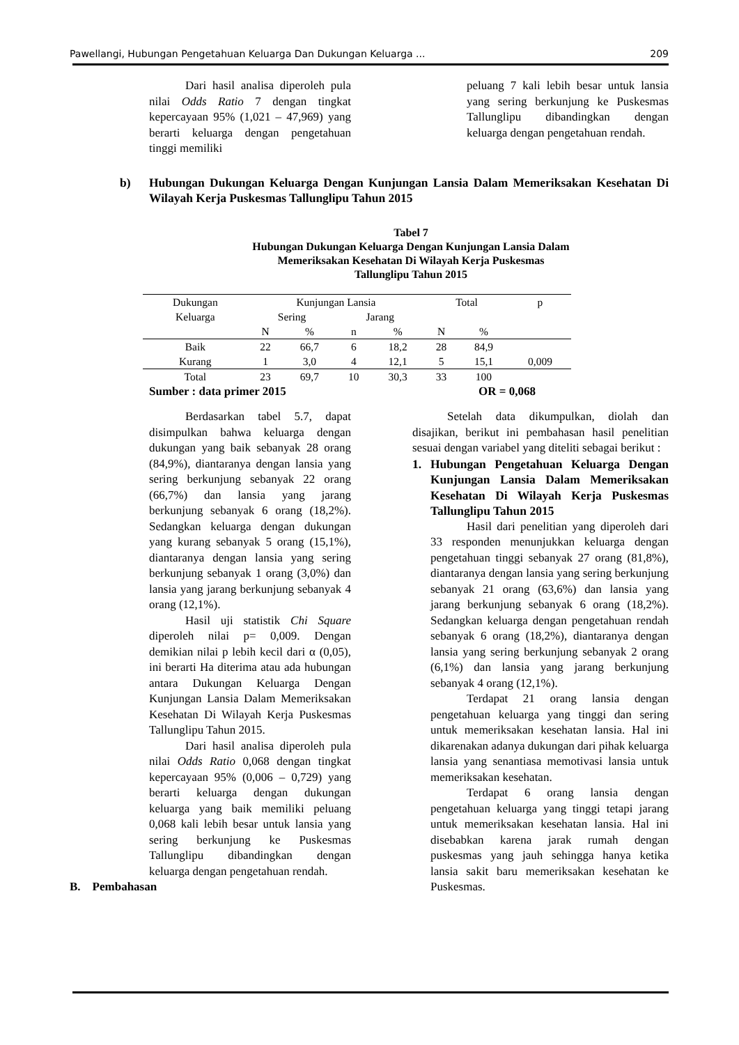Pawellangi, Hubungan Pengetahuan Keluarga Dan Dukungan Keluarga ... 209
Dari hasil analisa diperoleh pula nilai Odds Ratio 7 dengan tingkat kepercayaan 95% (1,021 – 47,969) yang berarti keluarga dengan pengetahuan tinggi memiliki
peluang 7 kali lebih besar untuk lansia yang sering berkunjung ke Puskesmas Tallunglipu dibandingkan dengan keluarga dengan pengetahuan rendah.
b) Hubungan Dukungan Keluarga Dengan Kunjungan Lansia Dalam Memeriksakan Kesehatan Di Wilayah Kerja Puskesmas Tallunglipu Tahun 2015
Tabel 7
Hubungan Dukungan Keluarga Dengan Kunjungan Lansia Dalam Memeriksakan Kesehatan Di Wilayah Kerja Puskesmas Tallunglipu Tahun 2015
| Dukungan Keluarga | Kunjungan Lansia | | | | Total | | p |
| --- | --- | --- | --- | --- | --- | --- | --- |
| | Sering | | Jarang | | | | |
| | N | % | n | % | N | % | |
| Baik | 22 | 66,7 | 6 | 18,2 | 28 | 84,9 | |
| Kurang | 1 | 3,0 | 4 | 12,1 | 5 | 15,1 | 0,009 |
| Total | 23 | 69,7 | 10 | 30,3 | 33 | 100 | |
Sumber : data primer 2015 OR = 0,068
Berdasarkan tabel 5.7, dapat disimpulkan bahwa keluarga dengan dukungan yang baik sebanyak 28 orang (84,9%), diantaranya dengan lansia yang sering berkunjung sebanyak 22 orang (66,7%) dan lansia yang jarang berkunjung sebanyak 6 orang (18,2%). Sedangkan keluarga dengan dukungan yang kurang sebanyak 5 orang (15,1%), diantaranya dengan lansia yang sering berkunjung sebanyak 1 orang (3,0%) dan lansia yang jarang berkunjung sebanyak 4 orang (12,1%).
Hasil uji statistik Chi Square diperoleh nilai p= 0,009. Dengan demikian nilai p lebih kecil dari α (0,05), ini berarti Ha diterima atau ada hubungan antara Dukungan Keluarga Dengan Kunjungan Lansia Dalam Memeriksakan Kesehatan Di Wilayah Kerja Puskesmas Tallunglipu Tahun 2015.
Dari hasil analisa diperoleh pula nilai Odds Ratio 0,068 dengan tingkat kepercayaan 95% (0,006 – 0,729) yang berarti keluarga dengan dukungan keluarga yang baik memiliki peluang 0,068 kali lebih besar untuk lansia yang sering berkunjung ke Puskesmas Tallunglipu dibandingkan dengan keluarga dengan pengetahuan rendah.
B. Pembahasan
Setelah data dikumpulkan, diolah dan disajikan, berikut ini pembahasan hasil penelitian sesuai dengan variabel yang diteliti sebagai berikut :
1. Hubungan Pengetahuan Keluarga Dengan Kunjungan Lansia Dalam Memeriksakan Kesehatan Di Wilayah Kerja Puskesmas Tallunglipu Tahun 2015
Hasil dari penelitian yang diperoleh dari 33 responden menunjukkan keluarga dengan pengetahuan tinggi sebanyak 27 orang (81,8%), diantaranya dengan lansia yang sering berkunjung sebanyak 21 orang (63,6%) dan lansia yang jarang berkunjung sebanyak 6 orang (18,2%). Sedangkan keluarga dengan pengetahuan rendah sebanyak 6 orang (18,2%), diantaranya dengan lansia yang sering berkunjung sebanyak 2 orang (6,1%) dan lansia yang jarang berkunjung sebanyak 4 orang (12,1%).
Terdapat 21 orang lansia dengan pengetahuan keluarga yang tinggi dan sering untuk memeriksakan kesehatan lansia. Hal ini dikarenakan adanya dukungan dari pihak keluarga lansia yang senantiasa memotivasi lansia untuk memeriksakan kesehatan.
Terdapat 6 orang lansia dengan pengetahuan keluarga yang tinggi tetapi jarang untuk memeriksakan kesehatan lansia. Hal ini disebabkan karena jarak rumah dengan puskesmas yang jauh sehingga hanya ketika lansia sakit baru memeriksakan kesehatan ke Puskesmas.